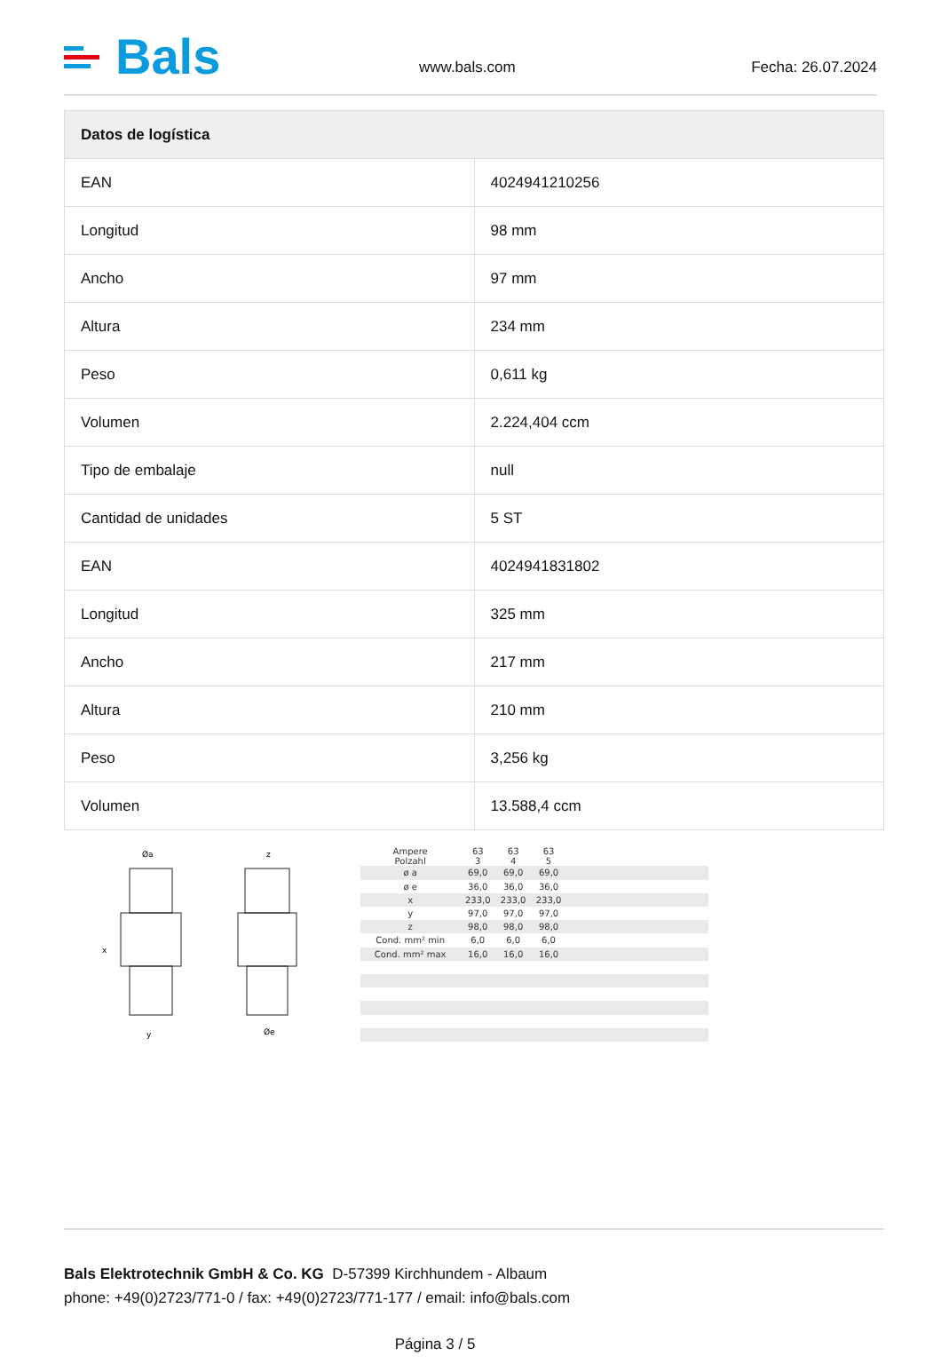Bals
www.bals.com
Fecha: 26.07.2024
| Datos de logística | |
| --- | --- |
| EAN | 4024941210256 |
| Longitud | 98 mm |
| Ancho | 97 mm |
| Altura | 234 mm |
| Peso | 0,611 kg |
| Volumen | 2.224,404 ccm |
| Tipo de embalaje | null |
| Cantidad de unidades | 5 ST |
| EAN | 4024941831802 |
| Longitud | 325 mm |
| Ancho | 217 mm |
| Altura | 210 mm |
| Peso | 3,256 kg |
| Volumen | 13.588,4 ccm |
Øa
x
y
z
Øe
| Ampere Polzahl | 63 3 | 63 4 | 63 5 | |
| ø a | 69,0 | 69,0 | 69,0 | |
| ø e | 36,0 | 36,0 | 36,0 | |
| x | 233,0 | 233,0 | 233,0 | |
| y | 97,0 | 97,0 | 97,0 | |
| z | 98,0 | 98,0 | 98,0 | |
| Cond. mm² min | 6,0 | 6,0 | 6,0 | |
| Cond. mm² max | 16,0 | 16,0 | 16,0 | |
Bals Elektrotechnik GmbH & Co. KG D-57399 Kirchhundem - Albaum
phone: +49(0)2723/771-0 / fax: +49(0)2723/771-177 / email: info@bals.com
Página 3 / 5